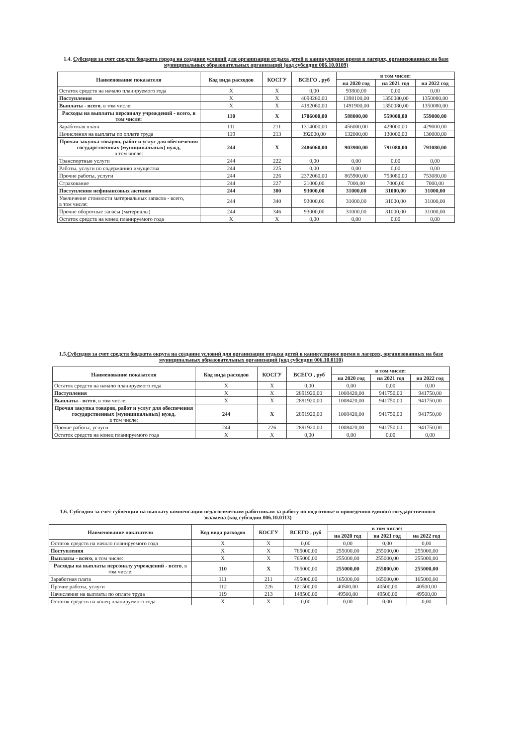1.4. Субсидия за счет средств бюджета города на создание условий для организации отдыха детей в каникулярное время в лагерях, организованных на базе муниципальных образовательных организаций (код субсидии 006.10.0109)
| Наименование показателя | Код вида расходов | КОСГУ | ВСЕГО , руб | в том числе: | | |
| --- | --- | --- | --- | --- | --- | --- |
| | | | | на 2020 год | на 2021 год | на 2022 год |
| Остаток средств на начало планируемого года | X | X | 0,00 | 93800,00 | 0,00 | 0,00 |
| Поступления | X | X | 4098260,00 | 1398100,00 | 1350080,00 | 1350080,00 |
| Выплаты - всего , в том числе: | X | X | 4192060,00 | 1491900,00 | 1350080,00 | 1350080,00 |
| Расходы на выплаты персоналу учреждений - всего , в том числе: | 110 | X | 1706000,00 | 588000,00 | 559000,00 | 559000,00 |
| Заработная плата | 111 | 211 | 1314000,00 | 456000,00 | 429000,00 | 429000,00 |
| Начисления на выплаты по оплате труда | 119 | 213 | 392000,00 | 132000,00 | 130000,00 | 130000,00 |
| Прочая закупка товаров, работ и услуг для обеспечения государственных (муниципальных) нужд, в том числе: | 244 | X | 2486060,00 | 903900,00 | 791080,00 | 791080,00 |
| Транспортные услуги | 244 | 222 | 0,00 | 0,00 | 0,00 | 0,00 |
| Работы, услуги по содержанию имущества | 244 | 225 | 0,00 | 0,00 | 0,00 | 0,00 |
| Прочие работы, услуги | 244 | 226 | 2372060,00 | 865900,00 | 753080,00 | 753080,00 |
| Страхование | 244 | 227 | 21000,00 | 7000,00 | 7000,00 | 7000,00 |
| Поступления нефинансовых активов | 244 | 300 | 93000,00 | 31000,00 | 31000,00 | 31000,00 |
| Увеличение стоимости материальных запасов - всего, в том числе: | 244 | 340 | 93000,00 | 31000,00 | 31000,00 | 31000,00 |
| Прочие оборотные запасы (материалы) | 244 | 346 | 93000,00 | 31000,00 | 31000,00 | 31000,00 |
| Остаток средств на конец планируемого года | X | X | 0,00 | 0,00 | 0,00 | 0,00 |
1.5.Субсидия за счет средств бюджета округа на создание условий для организации отдыха детей в каникулярное время в лагерях, организованных на базе муниципальных образовательных организаций (код субсидии 006.10.0110)
| Наименование показателя | Код вида расходов | КОСГУ | ВСЕГО , руб | в том числе: | | |
| --- | --- | --- | --- | --- | --- | --- |
| | | | | на 2020 год | на 2021 год | на 2022 год |
| Остаток средств на начало планируемого года | X | X | 0,00 | 0,00 | 0,00 | 0,00 |
| Поступления | X | X | 2891920,00 | 1008420,00 | 941750,00 | 941750,00 |
| Выплаты - всего , в том числе: | X | X | 2891920,00 | 1008420,00 | 941750,00 | 941750,00 |
| Прочая закупка товаров, работ и услуг для обеспечения государственных (муниципальных) нужд, в том числе: | 244 | X | 2891920,00 | 1008420,00 | 941750,00 | 941750,00 |
| Прочие работы, услуги | 244 | 226 | 2891920,00 | 1008420,00 | 941750,00 | 941750,00 |
| Остаток средств на конец планируемого года | X | X | 0,00 | 0,00 | 0,00 | 0,00 |
1.6. Субсидия за счет субвенции на выплату компенсации педагогическим работникам за работу по подготовке и проведению единого государственного экзамена (код субсидии 006.10.0113)
| Наименование показателя | Код вида расходов | КОСГУ | ВСЕГО , руб | в том числе: | | |
| --- | --- | --- | --- | --- | --- | --- |
| | | | | на 2020 год | на 2021 год | на 2022 год |
| Остаток средств на начало планируемого года | X | X | 0,00 | 0,00 | 0,00 | 0,00 |
| Поступления | X | X | 765000,00 | 255000,00 | 255000,00 | 255000,00 |
| Выплаты - всего , в том числе: | X | X | 765000,00 | 255000,00 | 255000,00 | 255000,00 |
| Расходы на выплаты персоналу учреждений - всего , в том числе: | 110 | X | 765000,00 | 255000,00 | 255000,00 | 255000,00 |
| Заработная плата | 111 | 211 | 495000,00 | 165000,00 | 165000,00 | 165000,00 |
| Прочие работы, услуги | 112 | 226 | 121500,00 | 40500,00 | 40500,00 | 40500,00 |
| Начисления на выплаты по оплате труда | 119 | 213 | 148500,00 | 49500,00 | 49500,00 | 49500,00 |
| Остаток средств на конец планируемого года | X | X | 0,00 | 0,00 | 0,00 | 0,00 |